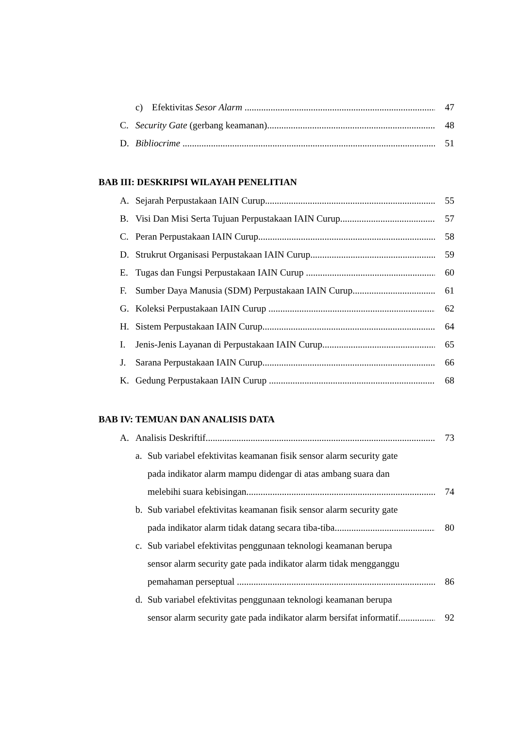c) Efektivitas Sesor Alarm 47
C. Security Gate (gerbang keamanan) 48
D. Bibliocrime 51
BAB III: DESKRIPSI WILAYAH PENELITIAN
A. Sejarah Perpustakaan IAIN Curup 55
B. Visi Dan Misi Serta Tujuan Perpustakaan IAIN Curup 57
C. Peran Perpustakaan IAIN Curup 58
D. Strukrut Organisasi Perpustakaan IAIN Curup 59
E. Tugas dan Fungsi Perpustakaan IAIN Curup 60
F. Sumber Daya Manusia (SDM) Perpustakaan IAIN Curup 61
G. Koleksi Perpustakaan IAIN Curup 62
H. Sistem Perpustakaan IAIN Curup 64
I. Jenis-Jenis Layanan di Perpustakaan IAIN Curup 65
J. Sarana Perpustakaan IAIN Curup 66
K. Gedung Perpustakaan IAIN Curup 68
BAB IV: TEMUAN DAN ANALISIS DATA
A. Analisis Deskriftif 73
a. Sub variabel efektivitas keamanan fisik sensor alarm security gate
pada indikator alarm mampu didengar di atas ambang suara dan
melebihi suara kebisingan 74
b. Sub variabel efektivitas keamanan fisik sensor alarm security gate
pada indikator alarm tidak datang secara tiba-tiba 80
c. Sub variabel efektivitas penggunaan teknologi keamanan berupa
sensor alarm security gate pada indikator alarm tidak mengganggu
pemahaman perseptual 86
d. Sub variabel efektivitas penggunaan teknologi keamanan berupa
sensor alarm security gate pada indikator alarm bersifat informatif 92